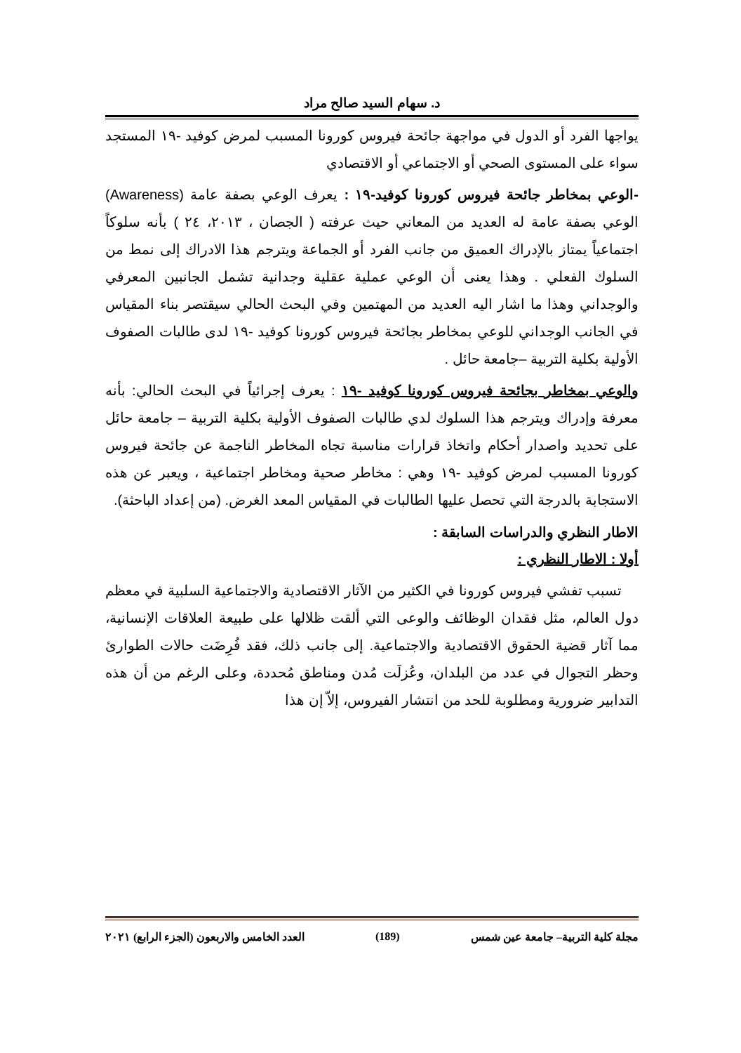د. سهام السيد صالح مراد
يواجها الفرد أو الدول في مواجهة جائحة فيروس كورونا المسبب لمرض كوفيد -١٩ المستجد سواء على المستوى الصحي أو الاجتماعي أو الاقتصادي
-الوعي بمخاطر جائحة فيروس كورونا كوفيد-١٩ : يعرف الوعي بصفة عامة (Awareness) الوعي بصفة عامة له العديد من المعاني حيث عرفته ( الجصان ، ٢٠١٣، ٢٤ ) بأنه سلوكاً اجتماعياً يمتاز بالإدراك العميق من جانب الفرد أو الجماعة ويترجم هذا الادراك إلى نمط من السلوك الفعلي . وهذا يعنى أن الوعي عملية عقلية وجدانية تشمل الجانبين المعرفي والوجداني وهذا ما اشار اليه العديد من المهتمين وفي البحث الحالي سيقتصر بناء المقياس في الجانب الوجداني للوعي بمخاطر بجائحة فيروس كورونا كوفيد -١٩ لدى طالبات الصفوف الأولية بكلية التربية –جامعة حائل .
والوعي بمخاطر بجائحة فيروس كورونا كوفيد -١٩ : يعرف إجرائياً في البحث الحالي: بأنه معرفة وإدراك ويترجم هذا السلوك لدي طالبات الصفوف الأولية بكلية التربية – جامعة حائل على تحديد واصدار أحكام واتخاذ قرارات مناسبة تجاه المخاطر الناجمة عن جائحة فيروس كورونا المسبب لمرض كوفيد -١٩ وهي : مخاطر صحية ومخاطر اجتماعية ، ويعبر عن هذه الاستجابة بالدرجة التي تحصل عليها الطالبات في المقياس المعد الغرض. (من إعداد الباحثة).
الاطار النظري والدراسات السابقة :
أولا : الاطار النظري :
تسبب تفشي فيروس كورونا في الكثير من الآثار الاقتصادية والاجتماعية السلبية في معظم دول العالم، مثل فقدان الوظائف والوعى التي ألقت ظلالها على طبيعة العلاقات الإنسانية، مما آثار قضية الحقوق الاقتصادية والاجتماعية. إلى جانب ذلك، فقد فُرِضَت حالات الطوارئ وحظر التجوال في عدد من البلدان، وعُزلَت مُدن ومناطق مُحددة، وعلى الرغم من أن هذه التدابير ضرورية ومطلوبة للحد من انتشار الفيروس، إلاّ إن هذا
مجلة كلية التربية– جامعة عين شمس (189) العدد الخامس والاربعون (الجزء الرابع) ٢٠٢١